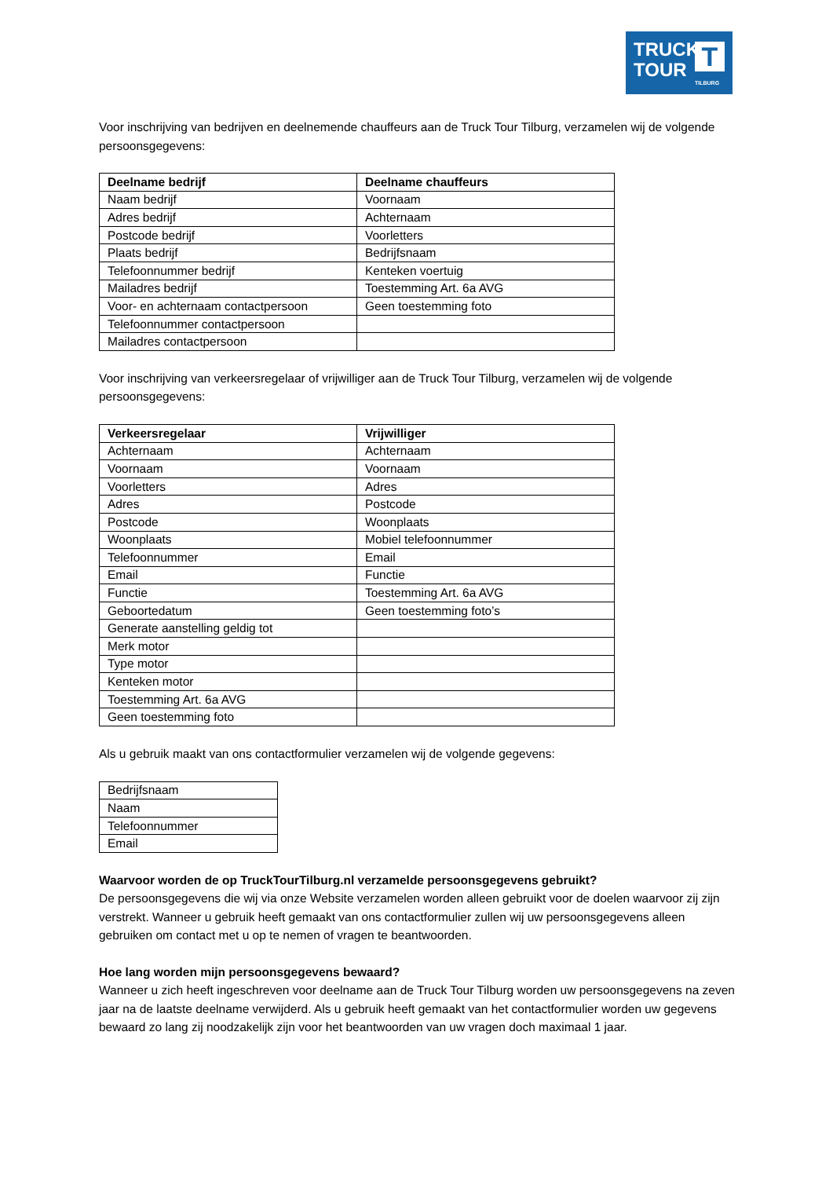TRUCK
TOUR
T
TILBURG
Voor inschrijving van bedrijven en deelnemende chauffeurs aan de Truck Tour Tilburg, verzamelen wij de volgende persoonsgegevens:
| Deelname bedrijf | Deelname chauffeurs |
| --- | --- |
| Naam bedrijf | Voornaam |
| Adres bedrijf | Achternaam |
| Postcode bedrijf | Voorletters |
| Plaats bedrijf | Bedrijfsnaam |
| Telefoonnummer bedrijf | Kenteken voertuig |
| Mailadres bedrijf | Toestemming Art. 6a AVG |
| Voor- en achternaam contactpersoon | Geen toestemming foto |
| Telefoonnummer contactpersoon | |
| Mailadres contactpersoon | |
Voor inschrijving van verkeersregelaar of vrijwilliger aan de Truck Tour Tilburg, verzamelen wij de volgende persoonsgegevens:
| Verkeersregelaar | Vrijwilliger |
| --- | --- |
| Achternaam | Achternaam |
| Voornaam | Voornaam |
| Voorletters | Adres |
| Adres | Postcode |
| Postcode | Woonplaats |
| Woonplaats | Mobiel telefoonnummer |
| Telefoonnummer | Email |
| Email | Functie |
| Functie | Toestemming Art. 6a AVG |
| Geboortedatum | Geen toestemming foto’s |
| Generate aanstelling geldig tot | |
| Merk motor | |
| Type motor | |
| Kenteken motor | |
| Toestemming Art. 6a AVG | |
| Geen toestemming foto | |
Als u gebruik maakt van ons contactformulier verzamelen wij de volgende gegevens:
| Bedrijfsnaam |
| Naam |
| Telefoonnummer |
| Email |
Waarvoor worden de op TruckTourTilburg.nl verzamelde persoonsgegevens gebruikt?
De persoonsgegevens die wij via onze Website verzamelen worden alleen gebruikt voor de doelen waarvoor zij zijn verstrekt. Wanneer u gebruik heeft gemaakt van ons contactformulier zullen wij uw persoonsgegevens alleen gebruiken om contact met u op te nemen of vragen te beantwoorden.
Hoe lang worden mijn persoonsgegevens bewaard?
Wanneer u zich heeft ingeschreven voor deelname aan de Truck Tour Tilburg worden uw persoonsgegevens na zeven jaar na de laatste deelname verwijderd. Als u gebruik heeft gemaakt van het contactformulier worden uw gegevens bewaard zo lang zij noodzakelijk zijn voor het beantwoorden van uw vragen doch maximaal 1 jaar.